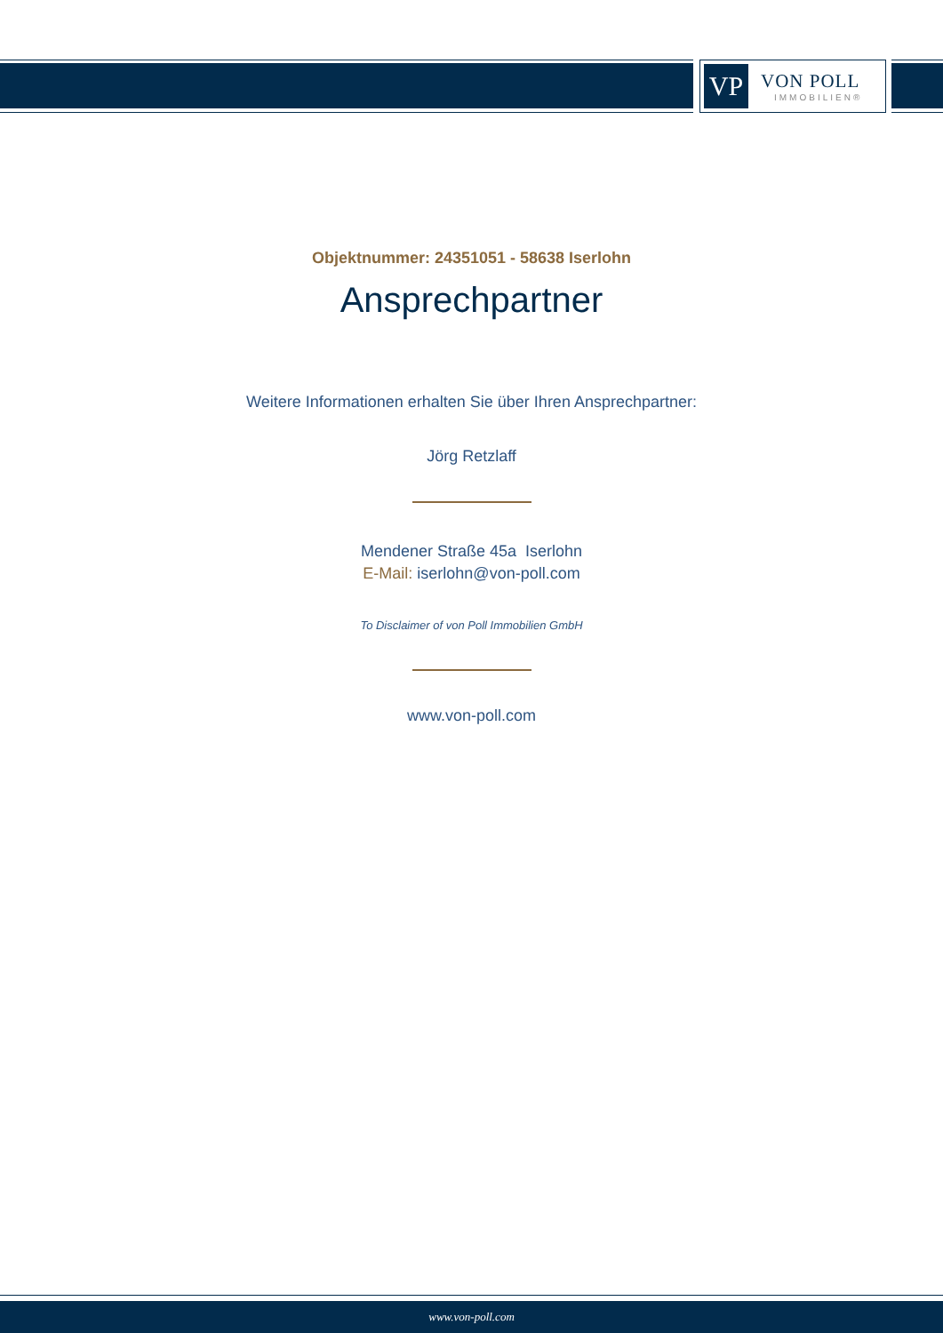VP
VON POLL
IMMOBILIEN®
Objektnummer: 24351051 - 58638 Iserlohn
Ansprechpartner
Weitere Informationen erhalten Sie über Ihren Ansprechpartner:
Jörg Retzlaff
Mendener Straße 45a Iserlohn
E-Mail: iserlohn@von-poll.com
To Disclaimer of von Poll Immobilien GmbH
www.von-poll.com
www.von-poll.com